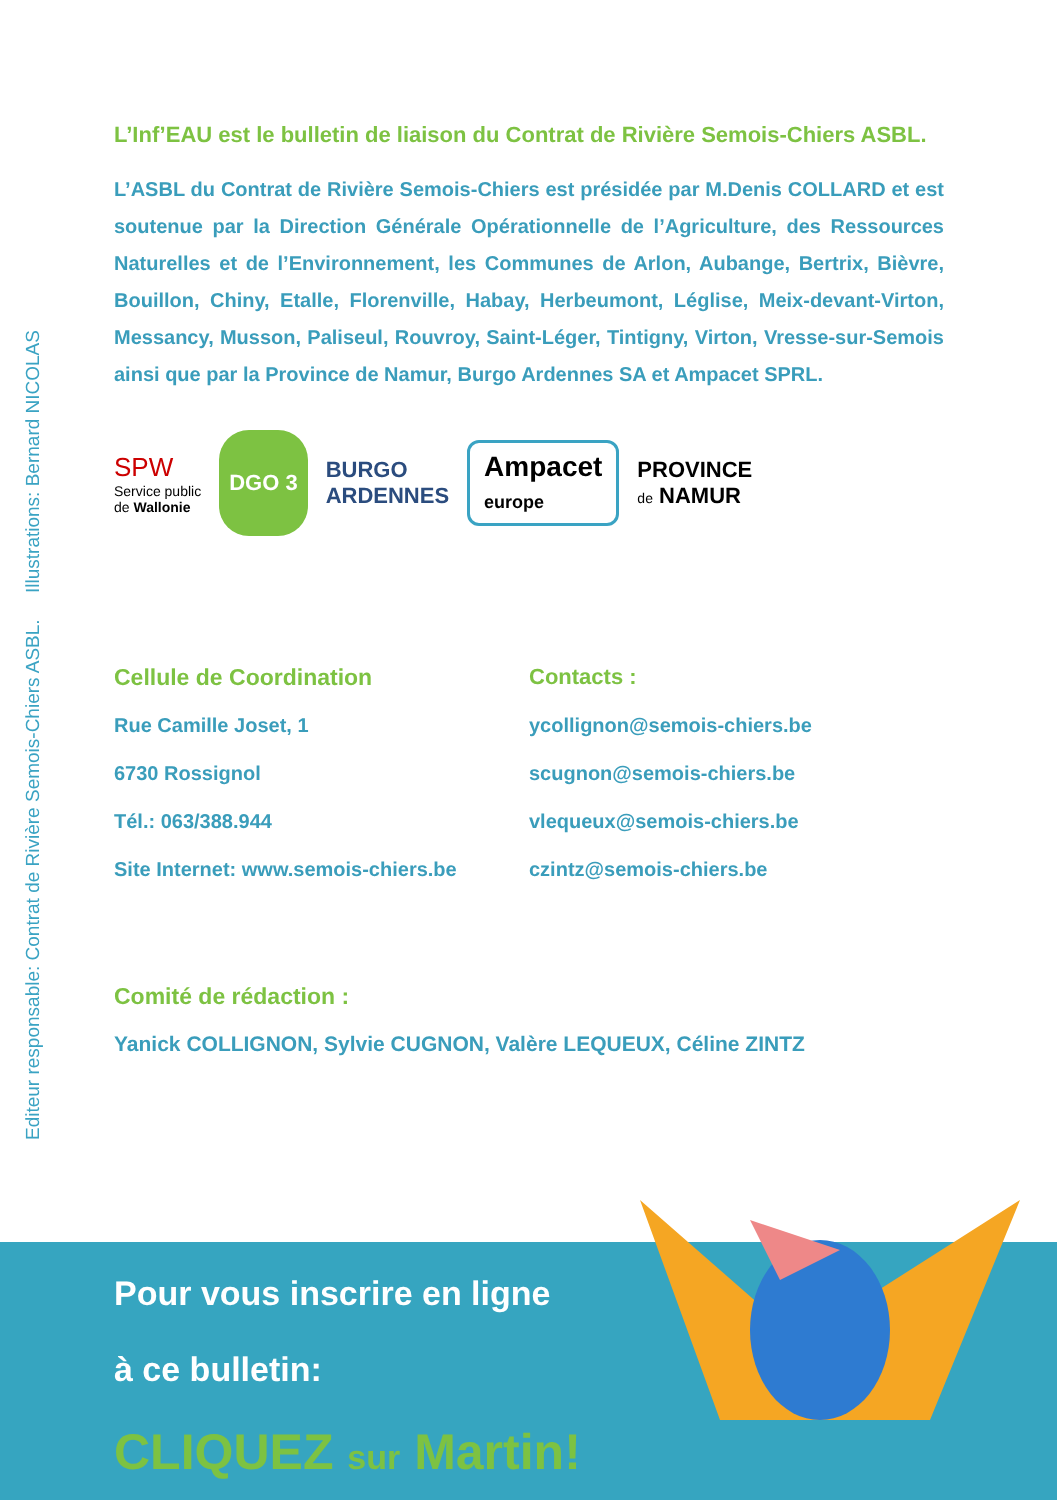Editeur responsable: Contrat de Rivière Semois-Chiers ASBL. Illustrations: Bernard NICOLAS
L’Inf’EAU est le bulletin de liaison du Contrat de Rivière Semois-Chiers ASBL.
L’ASBL du Contrat de Rivière Semois-Chiers est présidée par M.Denis COLLARD et est soutenue par la Direction Générale Opérationnelle de l’Agriculture, des Ressources Naturelles et de l’Environnement, les Communes de Arlon, Aubange, Bertrix, Bièvre, Bouillon, Chiny, Etalle, Florenville, Habay, Herbeumont, Léglise, Meix-devant-Virton, Messancy, Musson, Paliseul, Rouvroy, Saint-Léger, Tintigny, Virton, Vresse-sur-Semois ainsi que par la Province de Namur, Burgo Ardennes SA et Ampacet SPRL.
SPW
Service public
de Wallonie
DGO 3
BURGO
ARDENNES
Ampacet
europe
PROVINCE
de NAMUR
Cellule de Coordination
Rue Camille Joset, 1
6730 Rossignol
Tél.: 063/388.944
Site Internet: www.semois-chiers.be
Contacts :
ycollignon@semois-chiers.be
scugnon@semois-chiers.be
vlequeux@semois-chiers.be
czintz@semois-chiers.be
Comité de rédaction :
Yanick COLLIGNON, Sylvie CUGNON, Valère LEQUEUX, Céline ZINTZ
Pour vous inscrire en ligne
à ce bulletin:
CLIQUEZ sur Martin!